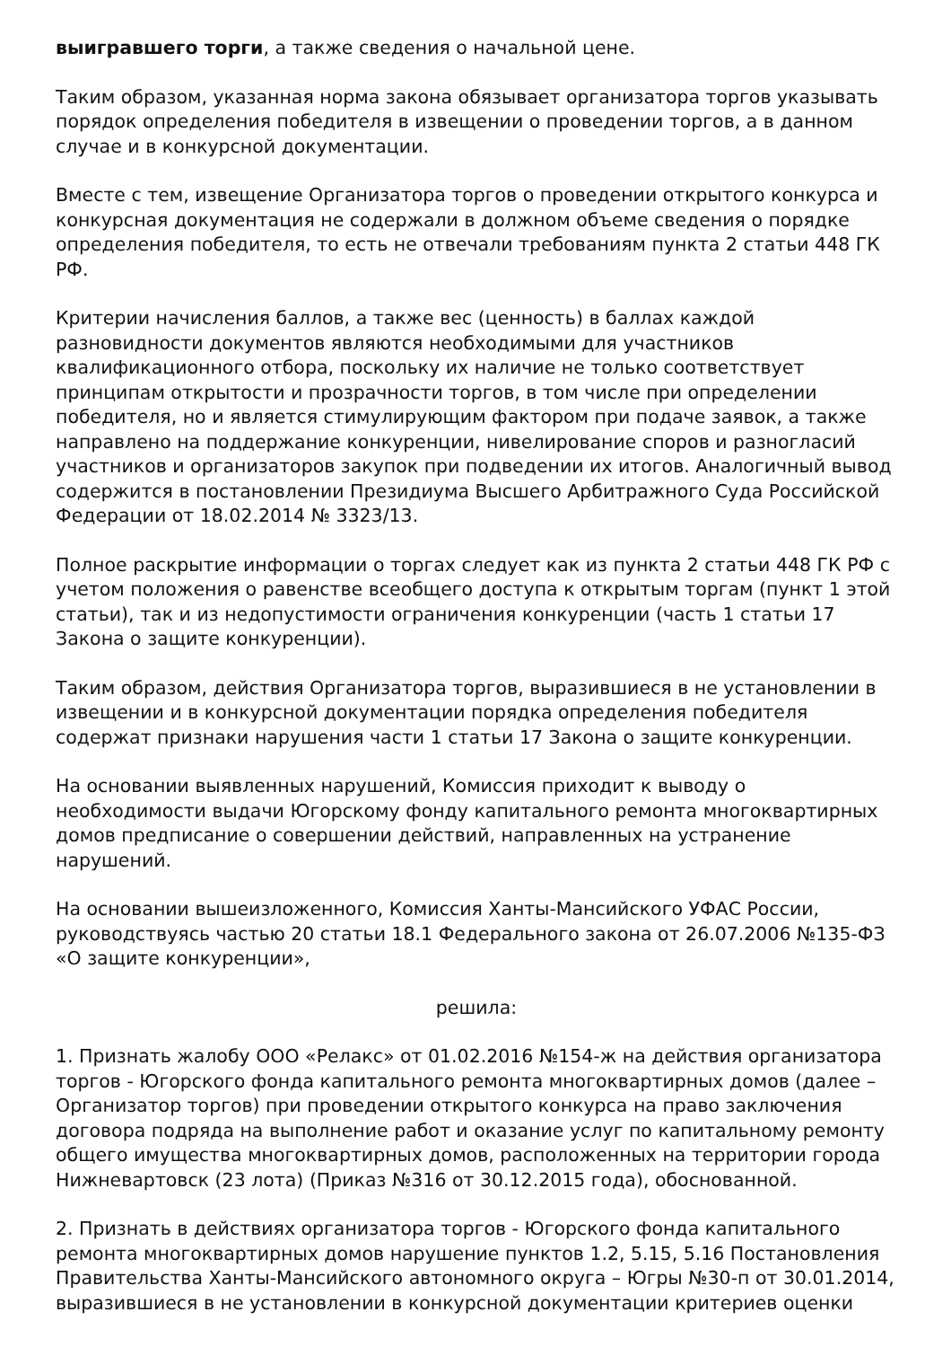выигравшего торги, а также сведения о начальной цене.
Таким образом, указанная норма закона обязывает организатора торгов указывать порядок определения победителя в извещении о проведении торгов, а в данном случае и в конкурсной документации.
Вместе с тем, извещение Организатора торгов о проведении открытого конкурса и конкурсная документация не содержали в должном объеме сведения о порядке определения победителя, то есть не отвечали требованиям пункта 2 статьи 448 ГК РФ.
Критерии начисления баллов, а также вес (ценность) в баллах каждой разновидности документов являются необходимыми для участников квалификационного отбора, поскольку их наличие не только соответствует принципам открытости и прозрачности торгов, в том числе при определении победителя, но и является стимулирующим фактором при подаче заявок, а также направлено на поддержание конкуренции, нивелирование споров и разногласий участников и организаторов закупок при подведении их итогов. Аналогичный вывод содержится в постановлении Президиума Высшего Арбитражного Суда Российской Федерации от 18.02.2014 № 3323/13.
Полное раскрытие информации о торгах следует как из пункта 2 статьи 448 ГК РФ с учетом положения о равенстве всеобщего доступа к открытым торгам (пункт 1 этой статьи), так и из недопустимости ограничения конкуренции (часть 1 статьи 17 Закона о защите конкуренции).
Таким образом, действия Организатора торгов, выразившиеся в не установлении в извещении и в конкурсной документации порядка определения победителя содержат признаки нарушения части 1 статьи 17 Закона о защите конкуренции.
На основании выявленных нарушений, Комиссия приходит к выводу о необходимости выдачи Югорскому фонду капитального ремонта многоквартирных домов предписание о совершении действий, направленных на устранение нарушений.
На основании вышеизложенного, Комиссия Ханты-Мансийского УФАС России, руководствуясь частью 20 статьи 18.1 Федерального закона от 26.07.2006 №135-ФЗ «О защите конкуренции»,
решила:
1. Признать жалобу ООО «Релакс» от 01.02.2016 №154-ж на действия организатора торгов - Югорского фонда капитального ремонта многоквартирных домов (далее – Организатор торгов) при проведении открытого конкурса на право заключения договора подряда на выполнение работ и оказание услуг по капитальному ремонту общего имущества многоквартирных домов, расположенных на территории города Нижневартовск (23 лота) (Приказ №316 от 30.12.2015 года), обоснованной.
2. Признать в действиях организатора торгов - Югорского фонда капитального ремонта многоквартирных домов нарушение пунктов 1.2, 5.15, 5.16 Постановления Правительства Ханты-Мансийского автономного округа – Югры №30-п от 30.01.2014, выразившиеся в не установлении в конкурсной документации критериев оценки